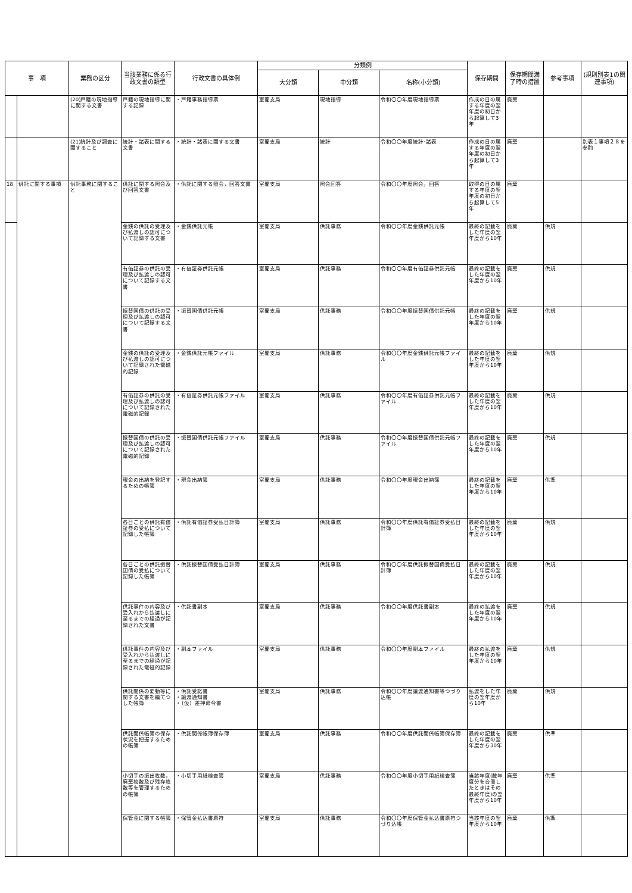| 事 項 | | 業務の区分 | 当該業務に係る行政文書の類型 | 行政文書の具体例 | 分類例 | | | 保存期間 | 保存期間満了時の措置 | 参考事項 | (規則別表1の関連事項) |
| --- | --- | --- | --- | --- | --- | --- | --- | --- | --- | --- | --- |
| | | | | | 大分類 | 中分類 | 名称(小分類) | | | | |
| | | (20)戸籍の現地指導に関する文書 | 戸籍の現地指導に関する記録 | ・戸籍事務指導票 | 室蘭支局 | 現地指導 | 令和〇〇年度現地指導票 | 作成の日の属する年度の翌年度の初日から起算して3年 | 廃棄 | | |
| | | (21)統計及び調査に関すること | 統計・諸表に関する文書 | ・統計・諸表に関する文書 | 室蘭支局 | 統計 | 令和〇〇年度統計･諸表 | 作成の日の属する年度の翌年度の初日から起算して3年 | 廃棄 | | 別表１事項２８を参酌 |
| 18 | 供託に関する事項 | 供託事務に関すること | 供託に関する照会及び回答文書 | ・供託に関する照会，回答文書 | 室蘭支局 | 照会回答 | 令和〇〇年度照会，回答 | 取得の日の属する年度の翌年度の初日から起算して5年 | 廃棄 | | |
| | | | 金銭の供託の受理及び払渡しの認可について記録する文書 | ・金銭供託元帳 | 室蘭支局 | 供託事務 | 令和〇〇年度金銭供託元帳 | 最終の記載をした年度の翌年度から10年 | 廃棄 | 供規 | |
| | | | 有価証券の供託の受理及び払渡しの認可について記録する文書 | ・有価証券供託元帳 | 室蘭支局 | 供託事務 | 令和〇〇年度有価証券供託元帳 | 最終の記載をした年度の翌年度から10年 | 廃棄 | 供規 | |
| | | | 振替国債の供託の受理及び払渡しの認可について記録する文書 | ・振替国債供託元帳 | 室蘭支局 | 供託事務 | 令和〇〇年度振替国債供託元帳 | 最終の記載をした年度の翌年度から10年 | 廃棄 | 供規 | |
| | | | 金銭の供託の受理及び払渡しの認可について記録された電磁的記録 | ・金銭供託元帳ファイル | 室蘭支局 | 供託事務 | 令和〇〇年度金銭供託元帳ファイル | 最終の記載をした年度の翌年度から10年 | 廃棄 | 供規 | |
| | | | 有価証券の供託の受理及び払渡しの認可について記録された電磁的記録 | ・有価証券供託元帳ファイル | 室蘭支局 | 供託事務 | 令和〇〇年度有価証券供託元帳ファイル | 最終の記載をした年度の翌年度から10年 | 廃棄 | 供規 | |
| | | | 振替国債の供託の受理及び払渡しの認可について記録された電磁的記録 | ・振替国債供託元帳ファイル | 室蘭支局 | 供託事務 | 令和〇〇年度振替国債供託元帳ファイル | 最終の記載をした年度の翌年度から10年 | 廃棄 | 供規 | |
| | | | 現金の出納を登記するための帳簿 | ・現金出納簿 | 室蘭支局 | 供託事務 | 令和〇〇年度現金出納簿 | 最終の記載をした年度の翌年度から10年 | 廃棄 | 供準 | |
| | | | 各日ごとの供託有価証券の受払について記録した帳簿 | ・供託有価証券受払日計簿 | 室蘭支局 | 供託事務 | 令和〇〇年度供託有価証券受払日計簿 | 最終の記載をした年度の翌年度から10年 | 廃棄 | 供規 | |
| | | | 各日ごとの供託振替国債の受払について記録した帳簿 | ・供託振替国債受払日計簿 | 室蘭支局 | 供託事務 | 令和〇〇年度供託振替国債受払日計簿 | 最終の記載をした年度の翌年度から10年 | 廃棄 | 供規 | |
| | | | 供託事件の内容及び受入れから払渡しに至るまでの経過が記録された文書 | ・供託書副本 | 室蘭支局 | 供託事務 | 令和〇〇年度供託書副本 | 最終の払渡をした年度の翌年度から10年 | 廃棄 | 供規 | |
| | | | 供託事件の内容及び受入れから払渡しに至るまでの経過が記録された電磁的記録 | ・副本ファイル | 室蘭支局 | 供託事務 | 令和〇〇年度副本ファイル | 最終の払渡をした年度の翌年度から10年 | 廃棄 | 供規 | |
| | | | 供託関係の変動等に関する文書を編てつした帳簿 | ・供託受諾書 ・譲渡通知書 ・（仮）差押命令書 | 室蘭支局 | 供託事務 | 令和〇〇年度譲渡通知書等つづり込帳 | 払渡をした年度の翌年度から10年 | 廃棄 | 供規 | |
| | | | 供託関係帳簿の保存状況を把握するための帳簿 | ・供託関係帳簿保存簿 | 室蘭支局 | 供託事務 | 令和〇〇年度供託関係帳簿保存簿 | 最終の記載をした年度の翌年度から30年 | 廃棄 | 供準 | |
| | | | 小切手の振出枚数，廃棄枚数及び残存枚数等を管理するための帳簿 | ・小切手用紙検査簿 | 室蘭支局 | 供託事務 | 令和〇〇年度小切手用紙検査簿 | 当該年度(数年度分を合冊したときはその最終年度)の翌年度から10年 | 廃棄 | 供準 | |
| | | | 保管金に関する帳簿 | ・保管金払込書原符 | 室蘭支局 | 供託事務 | 令和〇〇年度保管金払込書原符つづり込帳 | 当該年度の翌年度から10年 | 廃棄 | 供準 | |